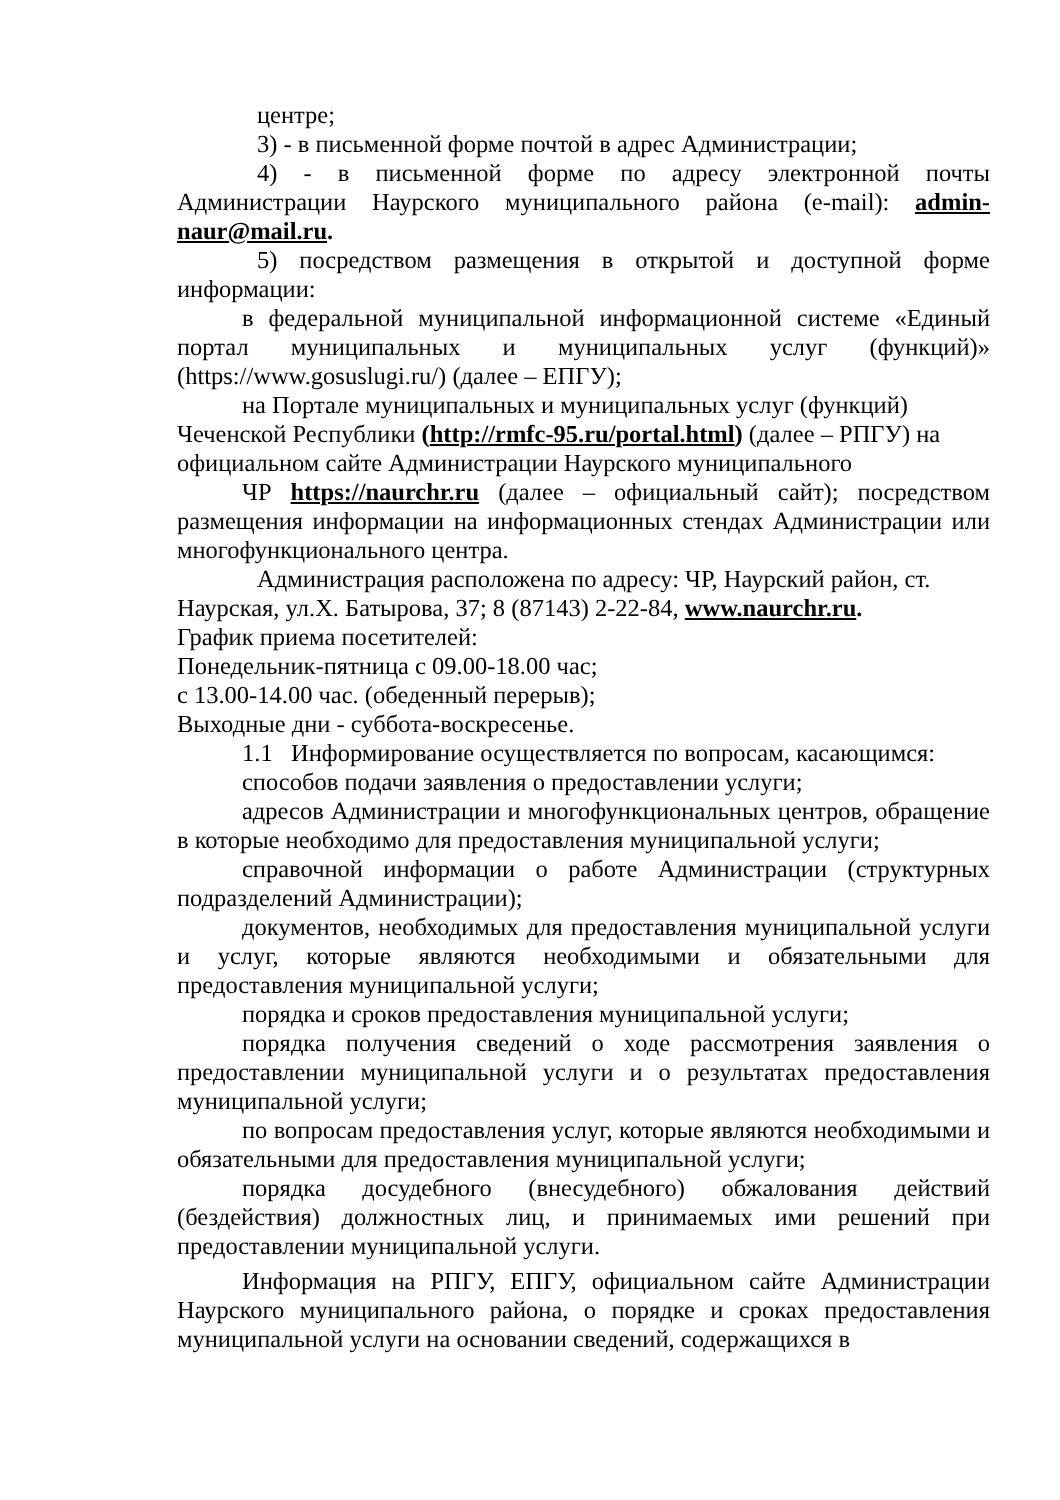центре;
3) - в письменной форме почтой в адрес Администрации;
4) - в письменной форме по адресу электронной почты Администрации Наурского муниципального района (e-mail): admin-naur@mail.ru.
5) посредством размещения в открытой и доступной форме информации:
в федеральной муниципальной информационной системе «Единый портал муниципальных и муниципальных услуг (функций)» (https://www.gosuslugi.ru/) (далее – ЕПГУ);
на Портале муниципальных и муниципальных услуг (функций) Чеченской Республики (http://rmfc-95.ru/portal.html) (далее – РПГУ) на официальном сайте Администрации Наурского муниципального
ЧР https://naurchr.ru (далее – официальный сайт); посредством размещения информации на информационных стендах Администрации или многофункционального центра.
Администрация расположена по адресу: ЧР, Наурский район, ст. Наурская, ул.Х. Батырова, 37; 8 (87143) 2-22-84, www.naurchr.ru.
График приема посетителей:
Понедельник-пятница с 09.00-18.00 час;
с 13.00-14.00 час. (обеденный перерыв);
Выходные дни - суббота-воскресенье.
1.1 Информирование осуществляется по вопросам, касающимся:
способов подачи заявления о предоставлении услуги;
адресов Администрации и многофункциональных центров, обращение в которые необходимо для предоставления муниципальной услуги;
справочной информации о работе Администрации (структурных подразделений Администрации);
документов, необходимых для предоставления муниципальной услуги и услуг, которые являются необходимыми и обязательными для предоставления муниципальной услуги;
порядка и сроков предоставления муниципальной услуги;
порядка получения сведений о ходе рассмотрения заявления о предоставлении муниципальной услуги и о результатах предоставления муниципальной услуги;
по вопросам предоставления услуг, которые являются необходимыми и обязательными для предоставления муниципальной услуги;
порядка досудебного (внесудебного) обжалования действий (бездействия) должностных лиц, и принимаемых ими решений при предоставлении муниципальной услуги.
Информация на РПГУ, ЕПГУ, официальном сайте Администрации Наурского муниципального района, о порядке и сроках предоставления муниципальной услуги на основании сведений, содержащихся в